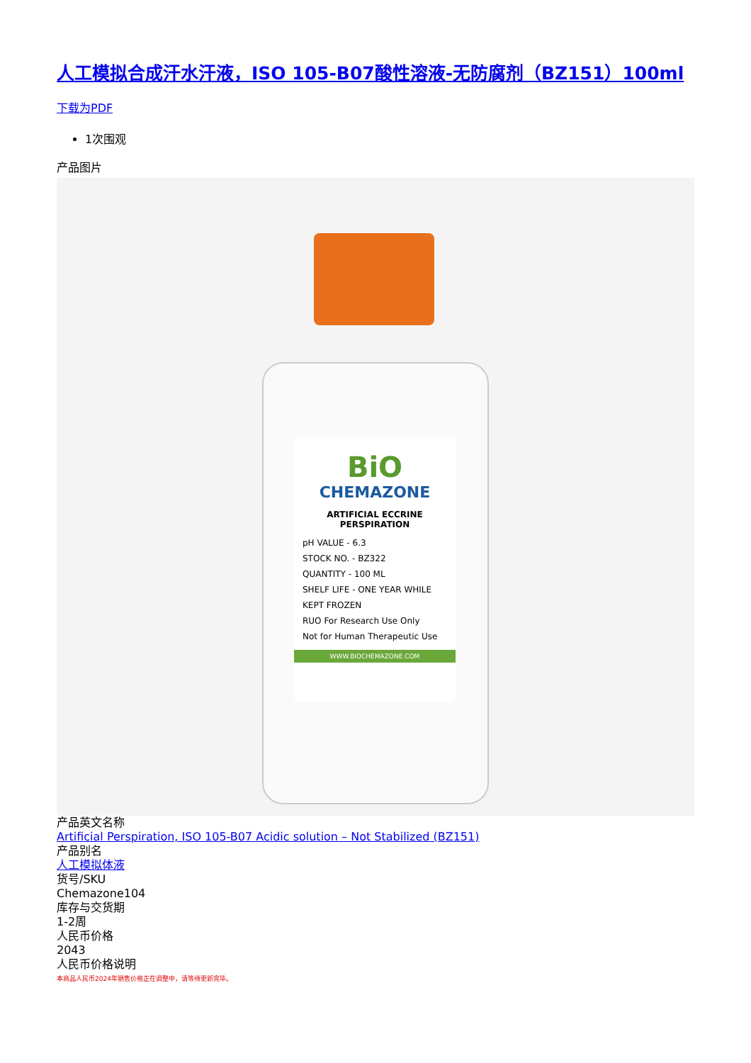人工模拟合成汗水汗液，ISO 105-B07酸性溶液-无防腐剂（BZ151）100ml
下载为PDF
1次围观
产品图片
BiO
CHEMAZONE
ARTIFICIAL ECCRINE PERSPIRATION
pH VALUE - 6.3
STOCK NO. - BZ322
QUANTITY - 100 ML
SHELF LIFE - ONE YEAR WHILE KEPT FROZEN
RUO For Research Use Only
Not for Human Therapeutic Use
WWW.BIOCHEMAZONE.COM
产品英文名称
Artificial Perspiration, ISO 105-B07 Acidic solution – Not Stabilized (BZ151)
产品别名
人工模拟体液
货号/SKU
Chemazone104
库存与交货期
1-2周
人民币价格
2043
人民币价格说明
本商品人民币2024年销售价格正在调整中，请等待更新完毕。